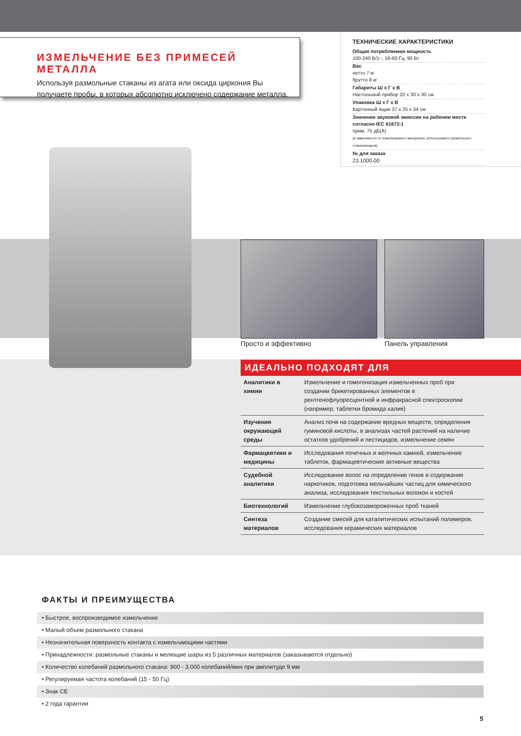ИЗМЕЛЬЧЕНИЕ БЕЗ ПРИМЕСЕЙ МЕТАЛЛА
Используя размольные стаканы из агата или оксида циркония Вы получаете пробы, в которых абсолютно исключено содержание металла.
ТЕХНИЧЕСКИЕ ХАРАКТЕРИСТИКИ
Общая потребляемая мощность
100-240 В/1~, 50-60 Гц, 90 Вт
Вес
нетто 7 кг
брутто 8 кг
Габариты Ш x Г x В
Настольный прибор 20 x 30 x 30 см
Упаковка Ш x Г x В
Картонный ящик 37 x 25 x 34 см
Значение звуковой эмиссии на рабочем месте согласно IEC 61672-1
прим. 75 дБ(A)
(в зависимости от измельчаемого материала, используемого размольного стакана/шаров)
№ для заказа
23.1000.00
Просто и эффективно Панель управления
ИДЕАЛЬНО ПОДХОДЯТ ДЛЯ
| Аналитики в химии | Измельчение и гомогенизация измельченных проб при создании брикетированных элементов в рентгенофлуоресцентной и инфракрасной спектроскопии (например, таблетки бромида калия) |
| Изучения окружающей среды | Анализ почв на содержание вредных веществ, определения гуминовой кислоты, в анализах частей растений на наличие остатков удобрений и пестицидов, измельчение семян |
| Фармацевтики и медицины | Исследования почечных и желчных камней, измельчение таблеток, фармацевтические активные вещества |
| Судебной аналитики | Исследование волос на определение генов и содержание наркотиков, подготовка мельчайших частиц для химического анализа, исследования текстильных волокон и костей |
| Биотехнологий | Измельчение глубокозамороженных проб тканей |
| Синтеза материалов | Создание смесей для каталитических испытаний полимеров, исследования керамических материалов |
ФАКТЫ И ПРЕИМУЩЕСТВА
• Быстрое, воспроизводимое измельчение
• Малый объем размольного стакана
• Незначительная поверхность контакта с измельчающими частями
• Принадлежности: размольные стаканы и мелющие шары из 5 различных материалов (заказываются отдельно)
• Количество колебаний размольного стакана: 900 - 3.000 колебаний/мин при амплитуде 9 мм
• Регулируемая частота колебаний (15 - 50 Гц)
• Знак CE
• 2 года гарантии
5